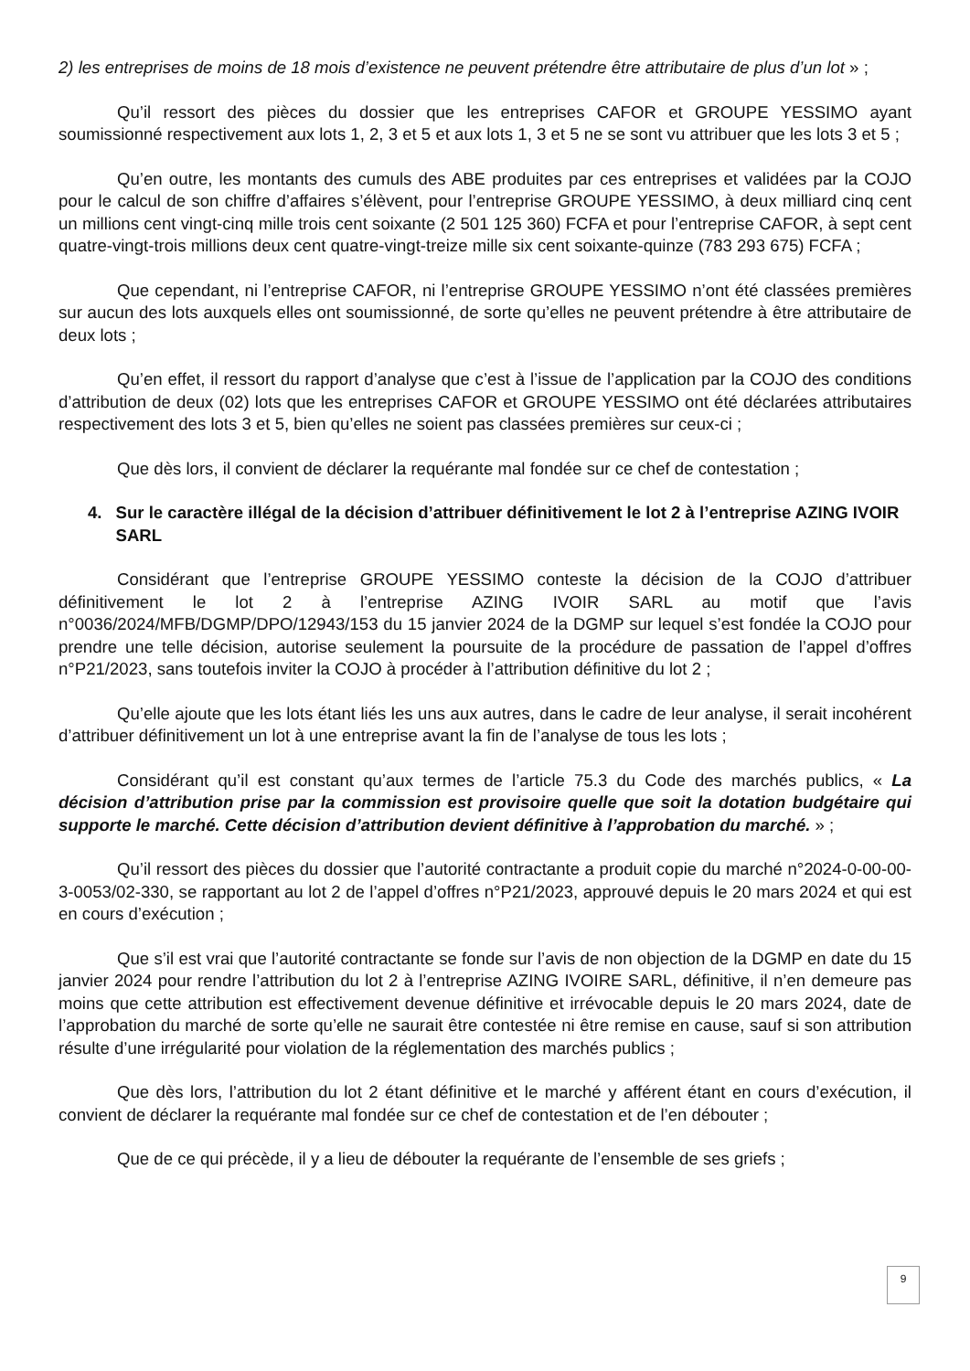2) les entreprises de moins de 18 mois d’existence ne peuvent prétendre être attributaire de plus d’un lot » ;
Qu’il ressort des pièces du dossier que les entreprises CAFOR et GROUPE YESSIMO ayant soumissionné respectivement aux lots 1, 2, 3 et 5 et aux lots 1, 3 et 5 ne se sont vu attribuer que les lots 3 et 5 ;
Qu’en outre, les montants des cumuls des ABE produites par ces entreprises et validées par la COJO pour le calcul de son chiffre d’affaires s’élèvent, pour l’entreprise GROUPE YESSIMO, à deux milliard cinq cent un millions cent vingt-cinq mille trois cent soixante (2 501 125 360) FCFA et pour l’entreprise CAFOR, à sept cent quatre-vingt-trois millions deux cent quatre-vingt-treize mille six cent soixante-quinze (783 293 675) FCFA ;
Que cependant, ni l’entreprise CAFOR, ni l’entreprise GROUPE YESSIMO n’ont été classées premières sur aucun des lots auxquels elles ont soumissionné, de sorte qu’elles ne peuvent prétendre à être attributaire de deux lots ;
Qu’en effet, il ressort du rapport d’analyse que c’est à l’issue de l’application par la COJO des conditions d’attribution de deux (02) lots que les entreprises CAFOR et GROUPE YESSIMO ont été déclarées attributaires respectivement des lots 3 et 5, bien qu’elles ne soient pas classées premières sur ceux-ci ;
Que dès lors, il convient de déclarer la requérante mal fondée sur ce chef de contestation ;
4. Sur le caractère illégal de la décision d’attribuer définitivement le lot 2 à l’entreprise AZING IVOIR SARL
Considérant que l’entreprise GROUPE YESSIMO conteste la décision de la COJO d’attribuer définitivement le lot 2 à l’entreprise AZING IVOIR SARL au motif que l’avis n°0036/2024/MFB/DGMP/DPO/12943/153 du 15 janvier 2024 de la DGMP sur lequel s’est fondée la COJO pour prendre une telle décision, autorise seulement la poursuite de la procédure de passation de l’appel d’offres n°P21/2023, sans toutefois inviter la COJO à procéder à l’attribution définitive du lot 2 ;
Qu’elle ajoute que les lots étant liés les uns aux autres, dans le cadre de leur analyse, il serait incohérent d’attribuer définitivement un lot à une entreprise avant la fin de l’analyse de tous les lots ;
Considérant qu’il est constant qu’aux termes de l’article 75.3 du Code des marchés publics, « La décision d’attribution prise par la commission est provisoire quelle que soit la dotation budgétaire qui supporte le marché. Cette décision d’attribution devient définitive à l’approbation du marché. » ;
Qu’il ressort des pièces du dossier que l’autorité contractante a produit copie du marché n°2024-0-00-00-3-0053/02-330, se rapportant au lot 2 de l’appel d’offres n°P21/2023, approuvé depuis le 20 mars 2024 et qui est en cours d’exécution ;
Que s’il est vrai que l’autorité contractante se fonde sur l’avis de non objection de la DGMP en date du 15 janvier 2024 pour rendre l’attribution du lot 2 à l’entreprise AZING IVOIRE SARL, définitive, il n’en demeure pas moins que cette attribution est effectivement devenue définitive et irrévocable depuis le 20 mars 2024, date de l’approbation du marché de sorte qu’elle ne saurait être contestée ni être remise en cause, sauf si son attribution résulte d’une irrégularité pour violation de la réglementation des marchés publics ;
Que dès lors, l’attribution du lot 2 étant définitive et le marché y afférent étant en cours d’exécution, il convient de déclarer la requérante mal fondée sur ce chef de contestation et de l’en débouter ;
Que de ce qui précède, il y a lieu de débouter la requérante de l’ensemble de ses griefs ;
9